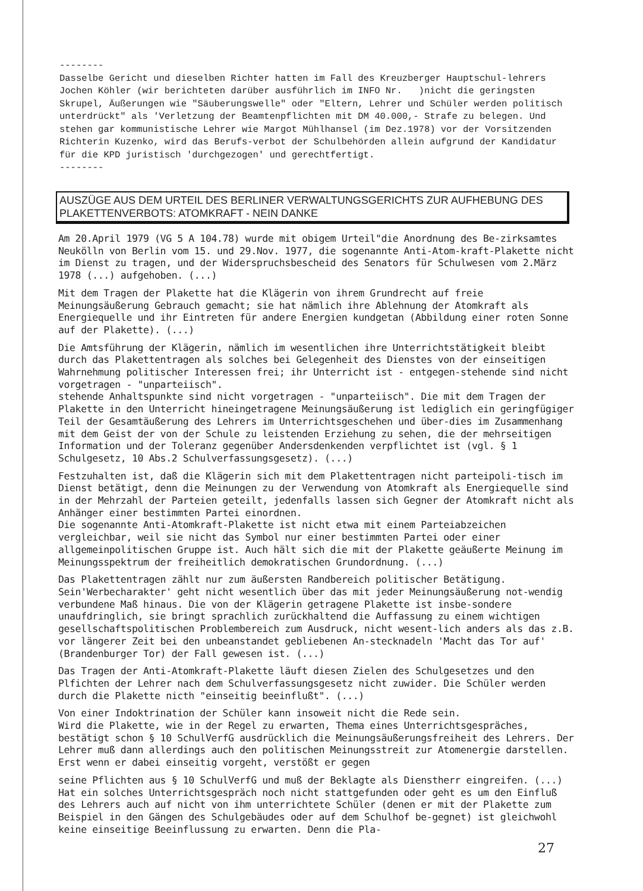--------
Dasselbe Gericht und dieselben Richter hatten im Fall des Kreuzberger Hauptschul-lehrers Jochen Köhler (wir berichteten darüber ausführlich im INFO Nr. )nicht die geringsten Skrupel, Äußerungen wie "Säuberungswelle" oder "Eltern, Lehrer und Schüler werden politisch unterdrückt" als 'Verletzung der Beamtenpflichten mit DM 40.000,- Strafe zu belegen. Und stehen gar kommunistische Lehrer wie Margot Mühlhansel (im Dez.1978) vor der Vorsitzenden Richterin Kuzenko, wird das Berufs-verbot der Schulbehörden allein aufgrund der Kandidatur für die KPD juristisch 'durchgezogen' und gerechtfertigt.
--------
AUSZÜGE AUS DEM URTEIL DES BERLINER VERWALTUNGSGERICHTS ZUR AUFHEBUNG DES PLAKETTENVERBOTS: ATOMKRAFT - NEIN DANKE
Am 20.April 1979 (VG 5 A 104.78) wurde mit obigem Urteil"die Anordnung des Be-zirksamtes Neukölln von Berlin vom 15. und 29.Nov. 1977, die sogenannte Anti-Atom-kraft-Plakette nicht im Dienst zu tragen, und der Widerspruchsbescheid des Senators für Schulwesen vom 2.März 1978 (...) aufgehoben. (...)
Mit dem Tragen der Plakette hat die Klägerin von ihrem Grundrecht auf freie Meinungsäußerung Gebrauch gemacht; sie hat nämlich ihre Ablehnung der Atomkraft als Energiequelle und ihr Eintreten für andere Energien kundgetan (Abbildung einer roten Sonne auf der Plakette). (...)
Die Amtsführung der Klägerin, nämlich im wesentlichen ihre Unterrichtstätigkeit bleibt durch das Plakettentragen als solches bei Gelegenheit des Dienstes von der einseitigen Wahrnehmung politischer Interessen frei; ihr Unterricht ist - entgegen-stehende sind nicht vorgetragen - "unparteiisch".
stehende Anhaltspunkte sind nicht vorgetragen - "unparteiisch". Die mit dem Tragen der Plakette in den Unterricht hineingetragene Meinungsäußerung ist lediglich ein geringfügiger Teil der Gesamtäußerung des Lehrers im Unterrichtsgeschehen und über-dies im Zusammenhang mit dem Geist der von der Schule zu leistenden Erziehung zu sehen, die der mehrseitigen Information und der Toleranz gegenüber Andersdenkenden verpflichtet ist (vgl. § 1 Schulgesetz, 10 Abs.2 Schulverfassungsgesetz). (...)
Festzuhalten ist, daß die Klägerin sich mit dem Plakettentragen nicht parteipoli-tisch im Dienst betätigt, denn die Meinungen zu der Verwendung von Atomkraft als Energiequelle sind in der Mehrzahl der Parteien geteilt, jedenfalls lassen sich Gegner der Atomkraft nicht als Anhänger einer bestimmten Partei einordnen.
Die sogenannte Anti-Atomkraft-Plakette ist nicht etwa mit einem Parteiabzeichen vergleichbar, weil sie nicht das Symbol nur einer bestimmten Partei oder einer allgemeinpolitischen Gruppe ist. Auch hält sich die mit der Plakette geäußerte Meinung im Meinungsspektrum der freiheitlich demokratischen Grundordnung. (...)
Das Plakettentragen zählt nur zum äußersten Randbereich politischer Betätigung. Sein'Werbecharakter' geht nicht wesentlich über das mit jeder Meinungsäußerung not-wendig verbundene Maß hinaus. Die von der Klägerin getragene Plakette ist insbe-sondere unaufdringlich, sie bringt sprachlich zurückhaltend die Auffassung zu einem wichtigen gesellschaftspolitischen Problembereich zum Ausdruck, nicht wesent-lich anders als das z.B. vor längerer Zeit bei den unbeanstandet gebliebenen An-stecknadeln 'Macht das Tor auf' (Brandenburger Tor) der Fall gewesen ist. (...)
Das Tragen der Anti-Atomkraft-Plakette läuft diesen Zielen des Schulgesetzes und den Plfichten der Lehrer nach dem Schulverfassungsgesetz nicht zuwider. Die Schüler werden durch die Plakette nicth "einseitig beeinflußt". (...)
Von einer Indoktrination der Schüler kann insoweit nicht die Rede sein.
Wird die Plakette, wie in der Regel zu erwarten, Thema eines Unterrichtsgespräches, bestätigt schon § 10 SchulVerfG ausdrücklich die Meinungsäußerungsfreiheit des Lehrers. Der Lehrer muß dann allerdings auch den politischen Meinungsstreit zur Atomenergie darstellen. Erst wenn er dabei einseitig vorgeht, verstößt er gegen
seine Pflichten aus § 10 SchulVerfG und muß der Beklagte als Dienstherr eingreifen. (...) Hat ein solches Unterrichtsgespräch noch nicht stattgefunden oder geht es um den Einfluß des Lehrers auch auf nicht von ihm unterrichtete Schüler (denen er mit der Plakette zum Beispiel in den Gängen des Schulgebäudes oder auf dem Schulhof be-gegnet) ist gleichwohl keine einseitige Beeinflussung zu erwarten. Denn die Pla-
27